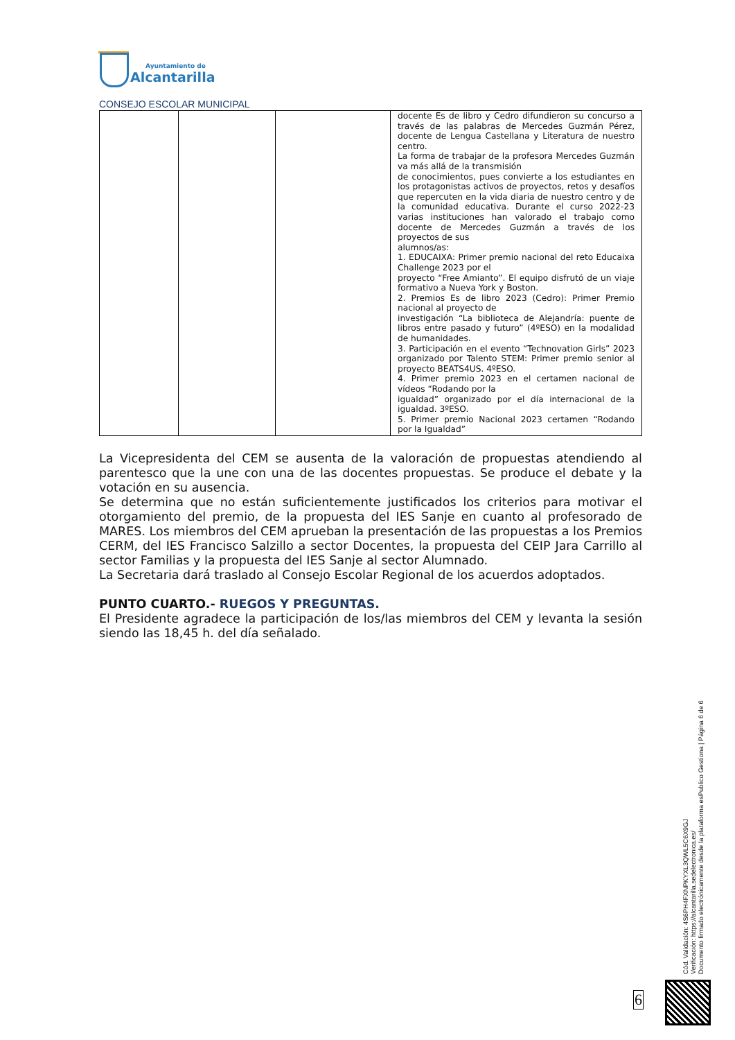Ayuntamiento de
Alcantarilla
CONSEJO ESCOLAR MUNICIPAL
| | | | docente Es de libro y Cedro difundieron su concurso a través de las palabras de Mercedes Guzmán Pérez, docente de Lengua Castellana y Literatura de nuestro centro. La forma de trabajar de la profesora Mercedes Guzmán va más allá de la transmisión de conocimientos, pues convierte a los estudiantes en los protagonistas activos de proyectos, retos y desafíos que repercuten en la vida diaria de nuestro centro y de la comunidad educativa. Durante el curso 2022-23 varias instituciones han valorado el trabajo como docente de Mercedes Guzmán a través de los proyectos de sus alumnos/as: 1. EDUCAIXA: Primer premio nacional del reto Educaixa Challenge 2023 por el proyecto “Free Amianto”. El equipo disfrutó de un viaje formativo a Nueva York y Boston. 2. Premios Es de libro 2023 (Cedro): Primer Premio nacional al proyecto de investigación “La biblioteca de Alejandría: puente de libros entre pasado y futuro” (4ºESO) en la modalidad de humanidades. 3. Participación en el evento “Technovation Girls” 2023 organizado por Talento STEM: Primer premio senior al proyecto BEATS4US. 4ºESO. 4. Primer premio 2023 en el certamen nacional de vídeos “Rodando por la igualdad” organizado por el día internacional de la igualdad. 3ºESO. 5. Primer premio Nacional 2023 certamen “Rodando por la Igualdad” |
La Vicepresidenta del CEM se ausenta de la valoración de propuestas atendiendo al parentesco que la une con una de las docentes propuestas. Se produce el debate y la votación en su ausencia.
Se determina que no están suficientemente justificados los criterios para motivar el otorgamiento del premio, de la propuesta del IES Sanje en cuanto al profesorado de MARES. Los miembros del CEM aprueban la presentación de las propuestas a los Premios CERM, del IES Francisco Salzillo a sector Docentes, la propuesta del CEIP Jara Carrillo al sector Familias y la propuesta del IES Sanje al sector Alumnado.
La Secretaria dará traslado al Consejo Escolar Regional de los acuerdos adoptados.
PUNTO CUARTO.- RUEGOS Y PREGUNTAS.
El Presidente agradece la participación de los/las miembros del CEM y levanta la sesión siendo las 18,45 h. del día señalado.
Cód. Validación: 4S6PH4FXNPKYXL3QWL5C6X9GJ
Verificación: https://alcantarilla.sedelectronica.es/
Documento firmado electrónicamente desde la plataforma esPublico Gestiona | Página 6 de 6
6